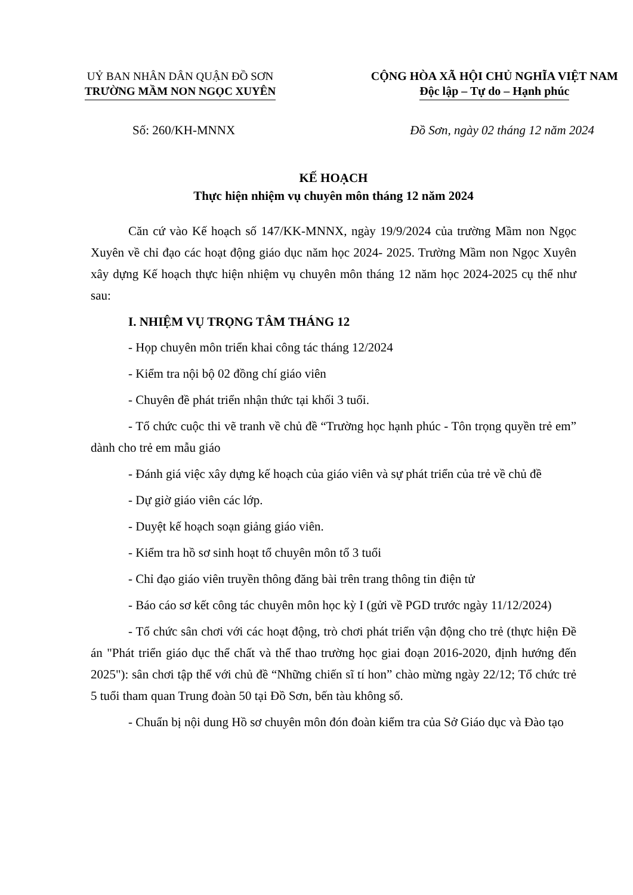UỶ BAN NHÂN DÂN QUẬN ĐỒ SƠN
TRƯỜNG MẦM NON NGỌC XUYÊN
CỘNG HÒA XÃ HỘI CHỦ NGHĨA VIỆT NAM
Độc lập – Tự do – Hạnh phúc
Số: 260/KH-MNNX Đồ Sơn, ngày 02 tháng 12 năm 2024
KẾ HOẠCH
Thực hiện nhiệm vụ chuyên môn tháng 12 năm 2024
Căn cứ vào Kế hoạch số 147/KK-MNNX, ngày 19/9/2024 của trường Mầm non Ngọc Xuyên về chỉ đạo các hoạt động giáo dục năm học 2024- 2025. Trường Mầm non Ngọc Xuyên xây dựng Kế hoạch thực hiện nhiệm vụ chuyên môn tháng 12 năm học 2024-2025 cụ thể như sau:
I. NHIỆM VỤ TRỌNG TÂM THÁNG 12
- Họp chuyên môn triển khai công tác tháng 12/2024
- Kiểm tra nội bộ 02 đồng chí giáo viên
- Chuyên đề phát triển nhận thức tại khối 3 tuổi.
- Tổ chức cuộc thi vẽ tranh về chủ đề “Trường học hạnh phúc - Tôn trọng quyền trẻ em” dành cho trẻ em mẫu giáo
- Đánh giá việc xây dựng kế hoạch của giáo viên và sự phát triển của trẻ về chủ đề
- Dự giờ giáo viên các lớp.
- Duyệt kế hoạch soạn giảng giáo viên.
- Kiểm tra hồ sơ sinh hoạt tổ chuyên môn tổ 3 tuổi
- Chỉ đạo giáo viên truyền thông đăng bài trên trang thông tin điện tử
- Báo cáo sơ kết công tác chuyên môn học kỳ I (gửi về PGD trước ngày 11/12/2024)
- Tổ chức sân chơi với các hoạt động, trò chơi phát triển vận động cho trẻ (thực hiện Đề án "Phát triển giáo dục thể chất và thể thao trường học giai đoạn 2016-2020, định hướng đến 2025"): sân chơi tập thể với chủ đề “Những chiến sĩ tí hon” chào mừng ngày 22/12; Tổ chức trẻ 5 tuổi tham quan Trung đoàn 50 tại Đồ Sơn, bến tàu không số.
- Chuẩn bị nội dung Hồ sơ chuyên môn đón đoàn kiểm tra của Sở Giáo dục và Đào tạo